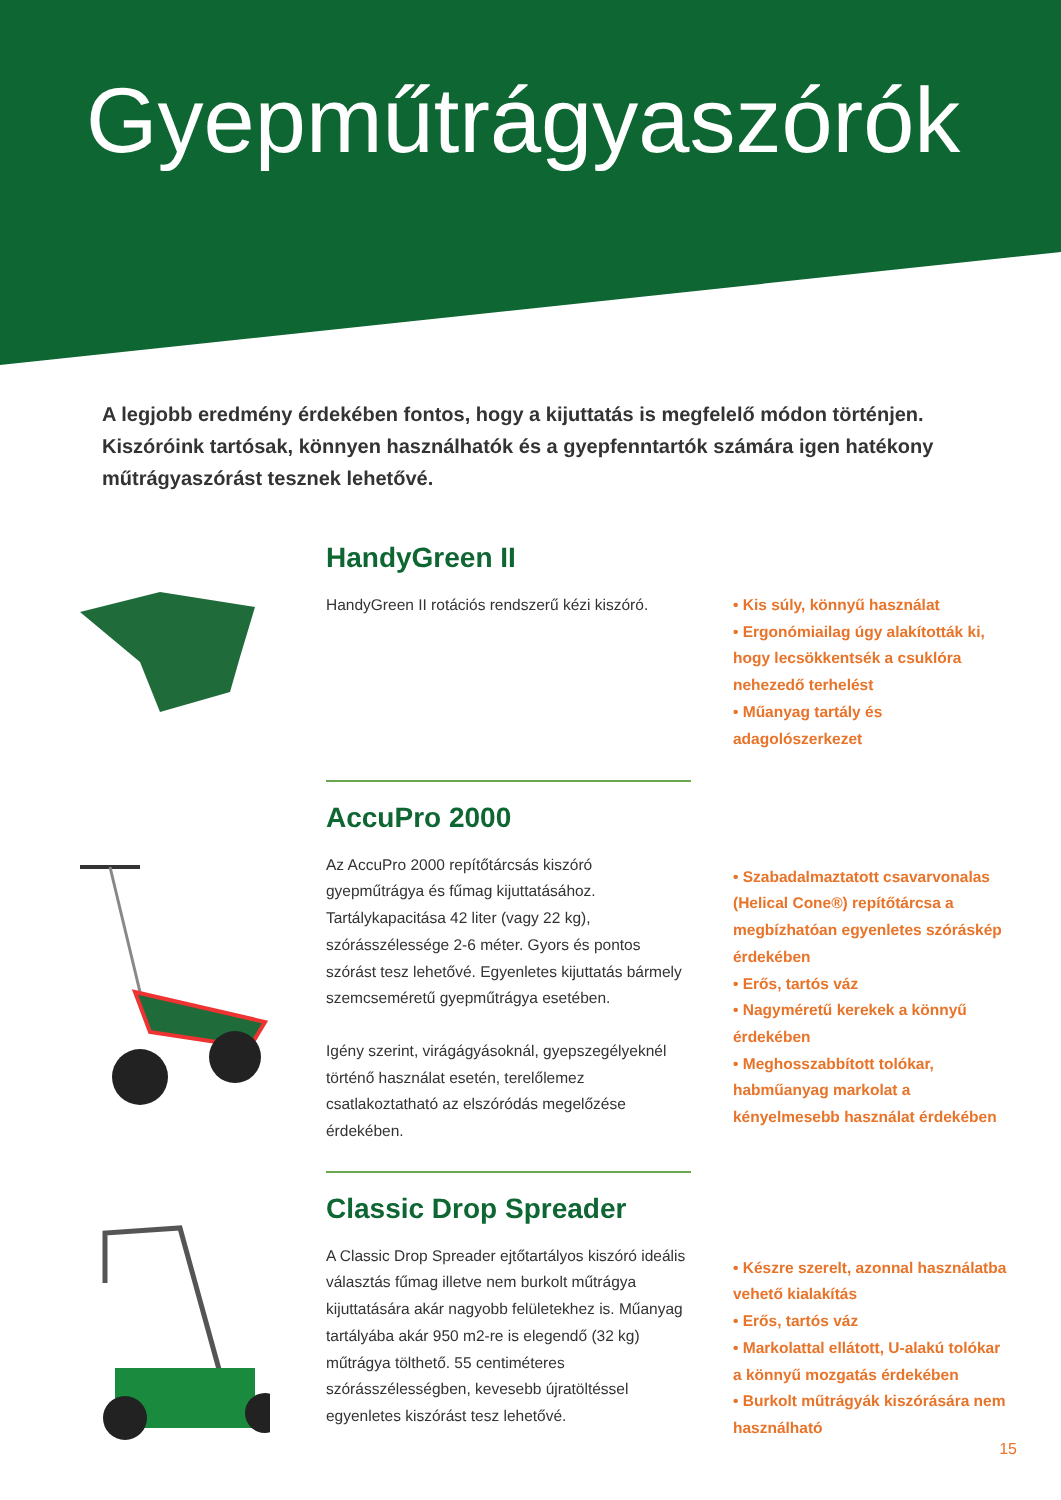Gyepműtrágyaszórók
A legjobb eredmény érdekében fontos, hogy a kijuttatás is megfelelő módon történjen. Kiszóróink tartósak, könnyen használhatók és a gyepfenntartók számára igen hatékony műtrágyaszórást tesznek lehetővé.
HandyGreen II
HandyGreen II rotációs rendszerű kézi kiszóró.
• Kis súly, könnyű használat
• Ergonómiailag úgy alakították ki, hogy lecsökkentsék a csuklóra nehezedő terhelést
• Műanyag tartály és adagolószerkezet
AccuPro 2000
Az AccuPro 2000 repítőtárcsás kiszóró gyepműtrágya és fűmag kijuttatásához. Tartálykapacitása 42 liter (vagy 22 kg), szórásszélessége 2-6 méter. Gyors és pontos szórást tesz lehetővé. Egyenletes kijuttatás bármely szemcseméretű gyepműtrágya esetében.
Igény szerint, virágágyásoknál, gyepszegélyeknél történő használat esetén, terelőlemez csatlakoztatható az elszóródás megelőzése érdekében.
• Szabadalmaztatott csavarvonalas (Helical Cone®) repítőtárcsa a megbízhatóan egyenletes szóráskép érdekében
• Erős, tartós váz
• Nagyméretű kerekek a könnyű érdekében
• Meghosszabbított tolókar, habműanyag markolat a kényelmesebb használat érdekében
Classic Drop Spreader
A Classic Drop Spreader ejtőtartályos kiszóró ideális választás fűmag illetve nem burkolt műtrágya kijuttatására akár nagyobb felületekhez is. Műanyag tartályába akár 950 m2-re is elegendő (32 kg) műtrágya tölthető. 55 centiméteres szórásszélességben, kevesebb újratöltéssel egyenletes kiszórást tesz lehetővé.
• Készre szerelt, azonnal használatba vehető kialakítás
• Erős, tartós váz
• Markolattal ellátott, U-alakú tolókar a könnyű mozgatás érdekében
• Burkolt műtrágyák kiszórására nem használható
15